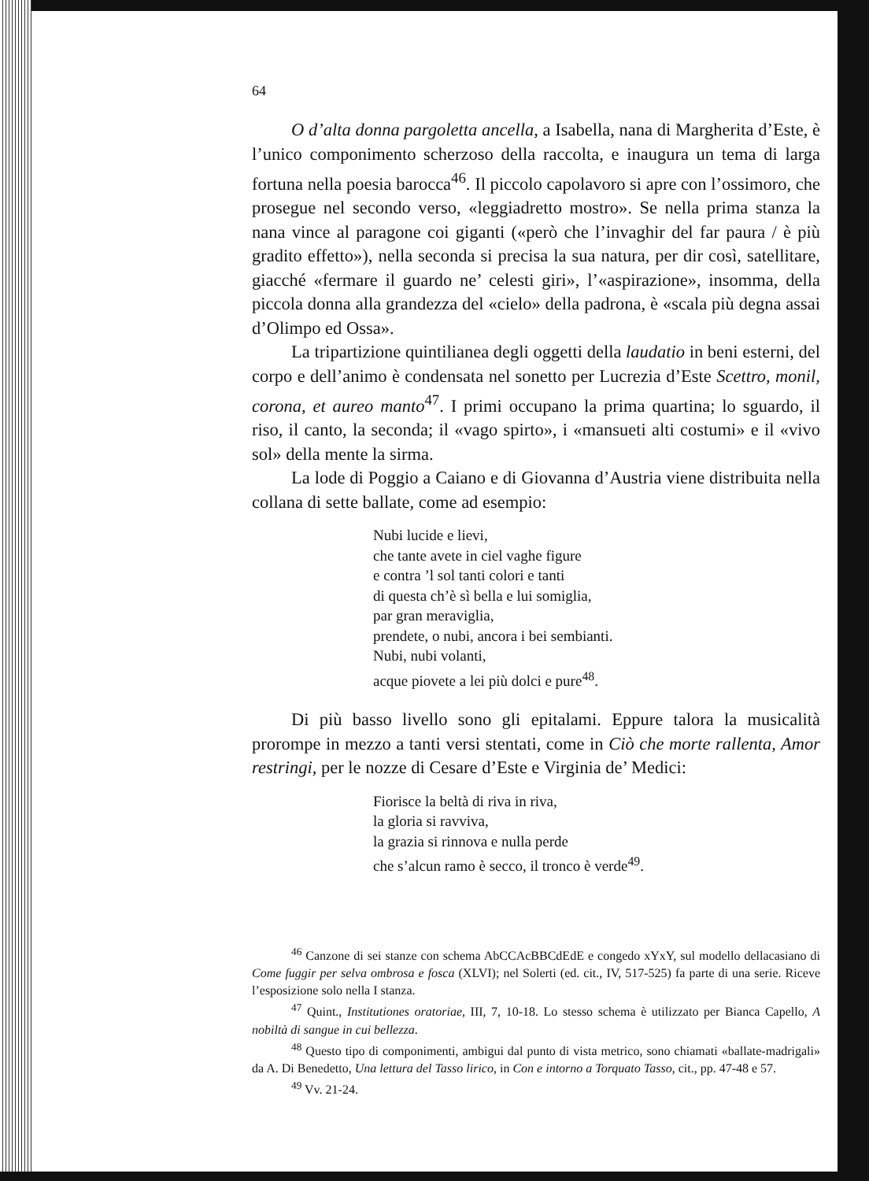64
O d’alta donna pargoletta ancella, a Isabella, nana di Margherita d’Este, è l’unico componimento scherzoso della raccolta, e inaugura un tema di larga fortuna nella poesia barocca<sup>46</sup>. Il piccolo capolavoro si apre con l’ossimoro, che prosegue nel secondo verso, «leggiadretto mostro». Se nella prima stanza la nana vince al paragone coi giganti («però che l’invaghir del far paura / è più gradito effetto»), nella seconda si precisa la sua natura, per dir così, satellitare, giacché «fermare il guardo ne’ celesti giri», l’«aspirazione», insomma, della piccola donna alla grandezza del «cielo» della padrona, è «scala più degna assai d’Olimpo ed Ossa».
La tripartizione quintilianea degli oggetti della laudatio in beni esterni, del corpo e dell’animo è condensata nel sonetto per Lucrezia d’Este Scettro, monil, corona, et aureo manto<sup>47</sup>. I primi occupano la prima quartina; lo sguardo, il riso, il canto, la seconda; il «vago spirto», i «mansueti alti costumi» e il «vivo sol» della mente la sirma.
La lode di Poggio a Caiano e di Giovanna d’Austria viene distribuita nella collana di sette ballate, come ad esempio:
Nubi lucide e lievi,
che tante avete in ciel vaghe figure
e contra ’l sol tanti colori e tanti
di questa ch’è sì bella e lui somiglia,
par gran meraviglia,
prendete, o nubi, ancora i bei sembianti.
Nubi, nubi volanti,
acque piovete a lei più dolci e pure<sup>48</sup>.
Di più basso livello sono gli epitalami. Eppure talora la musicalità prorompe in mezzo a tanti versi stentati, come in Ciò che morte rallenta, Amor restringi, per le nozze di Cesare d’Este e Virginia de’ Medici:
Fiorisce la beltà di riva in riva,
la gloria si ravviva,
la grazia si rinnova e nulla perde
che s’alcun ramo è secco, il tronco è verde<sup>49</sup>.
<sup>46</sup> Canzone di sei stanze con schema AbCCAcBBCdEdE e congedo xYxY, sul modello dellacasiano di Come fuggir per selva ombrosa e fosca (XLVI); nel Solerti (ed. cit., IV, 517-525) fa parte di una serie. Riceve l’esposizione solo nella I stanza.
<sup>47</sup> Quint., Institutiones oratoriae, III, 7, 10-18. Lo stesso schema è utilizzato per Bianca Capello, A nobiltà di sangue in cui bellezza.
<sup>48</sup> Questo tipo di componimenti, ambigui dal punto di vista metrico, sono chiamati «ballate-madrigali» da A. Di Benedetto, Una lettura del Tasso lirico, in Con e intorno a Torquato Tasso, cit., pp. 47-48 e 57.
<sup>49</sup> Vv. 21-24.